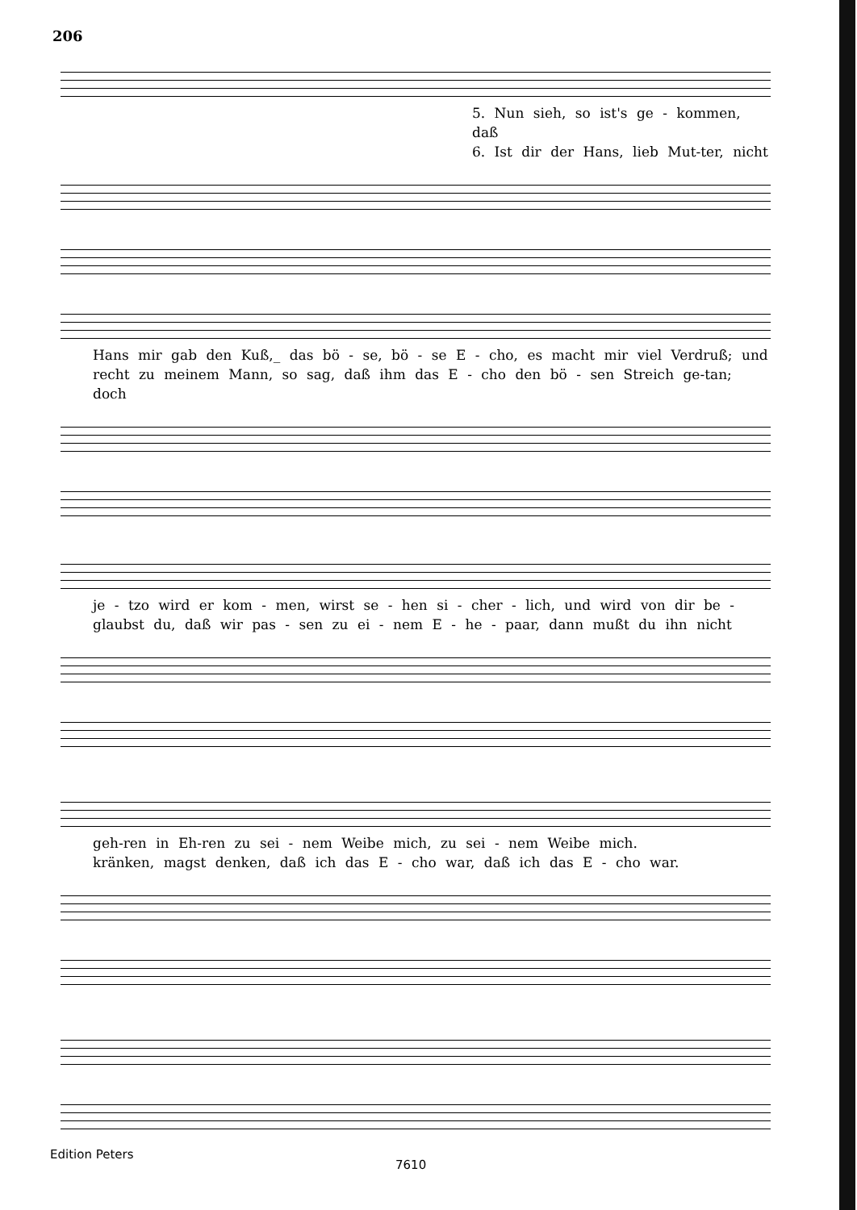206
5. Nun sieh, so ist's ge - kommen, daß
6. Ist dir der Hans, lieb Mut-ter, nicht
Hans mir gab den Kuß,_ das bö - se, bö - se E - cho, es macht mir viel Verdruß; und
recht zu meinem Mann, so sag, daß ihm das E - cho den bö - sen Streich ge-tan; doch
je - tzo wird er kom - men, wirst se - hen si - cher - lich, und wird von dir be -
glaubst du, daß wir pas - sen zu ei - nem E - he - paar, dann mußt du ihn nicht
geh-ren in Eh-ren zu sei - nem Weibe mich, zu sei - nem Weibe mich.
kränken, magst denken, daß ich das E - cho war, daß ich das E - cho war.
Edition Peters
7610